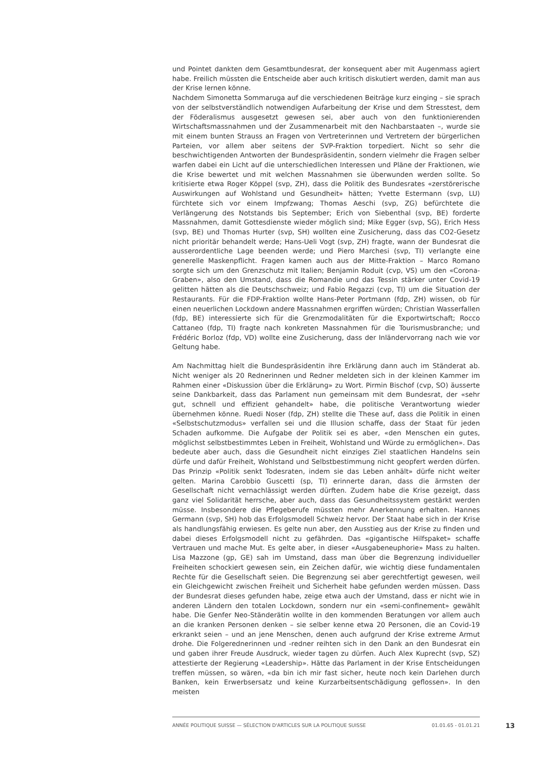und Pointet dankten dem Gesamtbundesrat, der konsequent aber mit Augenmass agiert habe. Freilich müssten die Entscheide aber auch kritisch diskutiert werden, damit man aus der Krise lernen könne.
Nachdem Simonetta Sommaruga auf die verschiedenen Beiträge kurz einging – sie sprach von der selbstverständlich notwendigen Aufarbeitung der Krise und dem Stresstest, dem der Föderalismus ausgesetzt gewesen sei, aber auch von den funktionierenden Wirtschaftsmassnahmen und der Zusammenarbeit mit den Nachbarstaaten –, wurde sie mit einem bunten Strauss an Fragen von Vertreterinnen und Vertretern der bürgerlichen Parteien, vor allem aber seitens der SVP-Fraktion torpediert. Nicht so sehr die beschwichtigenden Antworten der Bundespräsidentin, sondern vielmehr die Fragen selber warfen dabei ein Licht auf die unterschiedlichen Interessen und Pläne der Fraktionen, wie die Krise bewertet und mit welchen Massnahmen sie überwunden werden sollte. So kritisierte etwa Roger Köppel (svp, ZH), dass die Politik des Bundesrates «zerstörerische Auswirkungen auf Wohlstand und Gesundheit» hätten; Yvette Estermann (svp, LU) fürchtete sich vor einem Impfzwang; Thomas Aeschi (svp, ZG) befürchtete die Verlängerung des Notstands bis September; Erich von Siebenthal (svp, BE) forderte Massnahmen, damit Gottesdienste wieder möglich sind; Mike Egger (svp, SG), Erich Hess (svp, BE) und Thomas Hurter (svp, SH) wollten eine Zusicherung, dass das CO2-Gesetz nicht prioritär behandelt werde; Hans-Ueli Vogt (svp, ZH) fragte, wann der Bundesrat die ausserordentliche Lage beenden werde; und Piero Marchesi (svp, TI) verlangte eine generelle Maskenpflicht. Fragen kamen auch aus der Mitte-Fraktion – Marco Romano sorgte sich um den Grenzschutz mit Italien; Benjamin Roduit (cvp, VS) um den «Corona-Graben», also den Umstand, dass die Romandie und das Tessin stärker unter Covid-19 gelitten hätten als die Deutschschweiz; und Fabio Regazzi (cvp, TI) um die Situation der Restaurants. Für die FDP-Fraktion wollte Hans-Peter Portmann (fdp, ZH) wissen, ob für einen neuerlichen Lockdown andere Massnahmen ergriffen würden; Christian Wasserfallen (fdp, BE) interessierte sich für die Grenzmodalitäten für die Exportwirtschaft; Rocco Cattaneo (fdp, TI) fragte nach konkreten Massnahmen für die Tourismusbranche; und Frédéric Borloz (fdp, VD) wollte eine Zusicherung, dass der Inländervorrang nach wie vor Geltung habe.
Am Nachmittag hielt die Bundespräsidentin ihre Erklärung dann auch im Ständerat ab. Nicht weniger als 20 Rednerinnen und Redner meldeten sich in der kleinen Kammer im Rahmen einer «Diskussion über die Erklärung» zu Wort. Pirmin Bischof (cvp, SO) äusserte seine Dankbarkeit, dass das Parlament nun gemeinsam mit dem Bundesrat, der «sehr gut, schnell und effizient gehandelt» habe, die politische Verantwortung wieder übernehmen könne. Ruedi Noser (fdp, ZH) stellte die These auf, dass die Politik in einen «Selbstschutzmodus» verfallen sei und die Illusion schaffe, dass der Staat für jeden Schaden aufkomme. Die Aufgabe der Politik sei es aber, «den Menschen ein gutes, möglichst selbstbestimmtes Leben in Freiheit, Wohlstand und Würde zu ermöglichen». Das bedeute aber auch, dass die Gesundheit nicht einziges Ziel staatlichen Handelns sein dürfe und dafür Freiheit, Wohlstand und Selbstbestimmung nicht geopfert werden dürfen. Das Prinzip «Politik senkt Todesraten, indem sie das Leben anhält» dürfe nicht weiter gelten. Marina Carobbio Guscetti (sp, TI) erinnerte daran, dass die ärmsten der Gesellschaft nicht vernachlässigt werden dürften. Zudem habe die Krise gezeigt, dass ganz viel Solidarität herrsche, aber auch, dass das Gesundheitssystem gestärkt werden müsse. Insbesondere die Pflegeberufe müssten mehr Anerkennung erhalten. Hannes Germann (svp, SH) hob das Erfolgsmodell Schweiz hervor. Der Staat habe sich in der Krise als handlungsfähig erwiesen. Es gelte nun aber, den Ausstieg aus der Krise zu finden und dabei dieses Erfolgsmodell nicht zu gefährden. Das «gigantische Hilfspaket» schaffe Vertrauen und mache Mut. Es gelte aber, in dieser «Ausgabeneuphorie» Mass zu halten. Lisa Mazzone (gp, GE) sah im Umstand, dass man über die Begrenzung individueller Freiheiten schockiert gewesen sein, ein Zeichen dafür, wie wichtig diese fundamentalen Rechte für die Gesellschaft seien. Die Begrenzung sei aber gerechtfertigt gewesen, weil ein Gleichgewicht zwischen Freiheit und Sicherheit habe gefunden werden müssen. Dass der Bundesrat dieses gefunden habe, zeige etwa auch der Umstand, dass er nicht wie in anderen Ländern den totalen Lockdown, sondern nur ein «semi-confinement» gewählt habe. Die Genfer Neo-Ständerätin wollte in den kommenden Beratungen vor allem auch an die kranken Personen denken – sie selber kenne etwa 20 Personen, die an Covid-19 erkrankt seien – und an jene Menschen, denen auch aufgrund der Krise extreme Armut drohe. Die Folgerednerinnen und -redner reihten sich in den Dank an den Bundesrat ein und gaben ihrer Freude Ausdruck, wieder tagen zu dürfen. Auch Alex Kuprecht (svp, SZ) attestierte der Regierung «Leadership». Hätte das Parlament in der Krise Entscheidungen treffen müssen, so wären, «da bin ich mir fast sicher, heute noch kein Darlehen durch Banken, kein Erwerbsersatz und keine Kurzarbeitsentschädigung geflossen». In den meisten
ANNÉE POLITIQUE SUISSE — SÉLECTION D'ARTICLES SUR LA POLITIQUE SUISSE 01.01.65 - 01.01.21
13